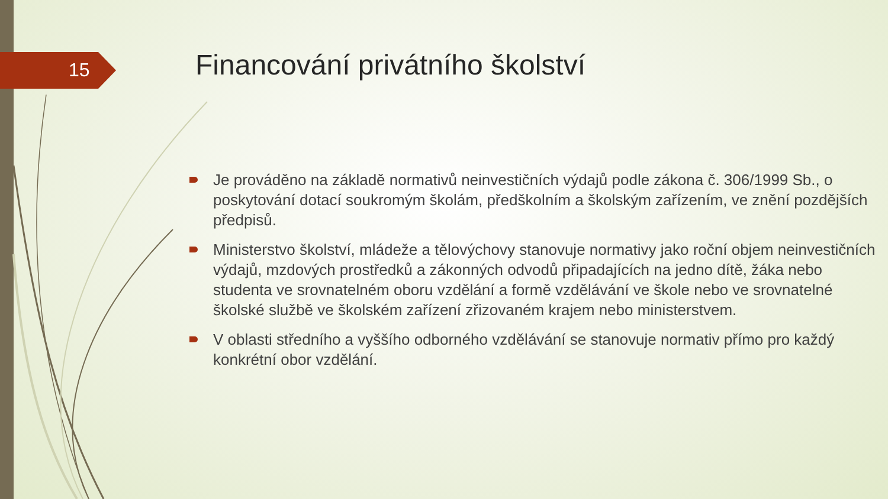15
Financování privátního školství
Je prováděno na základě normativů neinvestičních výdajů podle zákona č. 306/1999 Sb., o poskytování dotací soukromým školám, předškolním a školským zařízením, ve znění pozdějších předpisů.
Ministerstvo školství, mládeže a tělovýchovy stanovuje normativy jako roční objem neinvestičních výdajů, mzdových prostředků a zákonných odvodů připadajících na jedno dítě, žáka nebo studenta ve srovnatelném oboru vzdělání a formě vzdělávání ve škole nebo ve srovnatelné školské službě ve školském zařízení zřizovaném krajem nebo ministerstvem.
V oblasti středního a vyššího odborného vzdělávání se stanovuje normativ přímo pro každý konkrétní obor vzdělání.